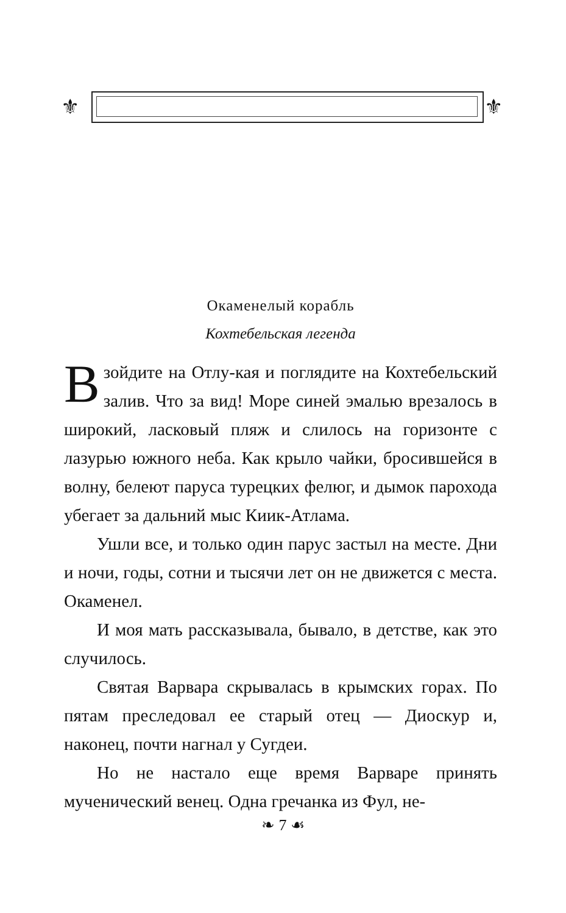⚜ ⚜
Окаменелый корабль
Кохтебельская легенда
Взойдите на Отлу-кая и поглядите на Кохтебельский залив. Что за вид! Море синей эмалью врезалось в широкий, ласковый пляж и слилось на горизонте с лазурью южного неба. Как крыло чайки, бросившейся в волну, белеют паруса турецких фелюг, и дымок парохода убегает за дальний мыс Киик-Атлама.
Ушли все, и только один парус застыл на месте. Дни и ночи, годы, сотни и тысячи лет он не движется с места. Окаменел.
И моя мать рассказывала, бывало, в детстве, как это случилось.
Святая Варвара скрывалась в крымских горах. По пятам преследовал ее старый отец — Диоскур и, наконец, почти нагнал у Сугдеи.
Но не настало еще время Варваре принять мученический венец. Одна гречанка из Фул, не-
❧ 7 ☙